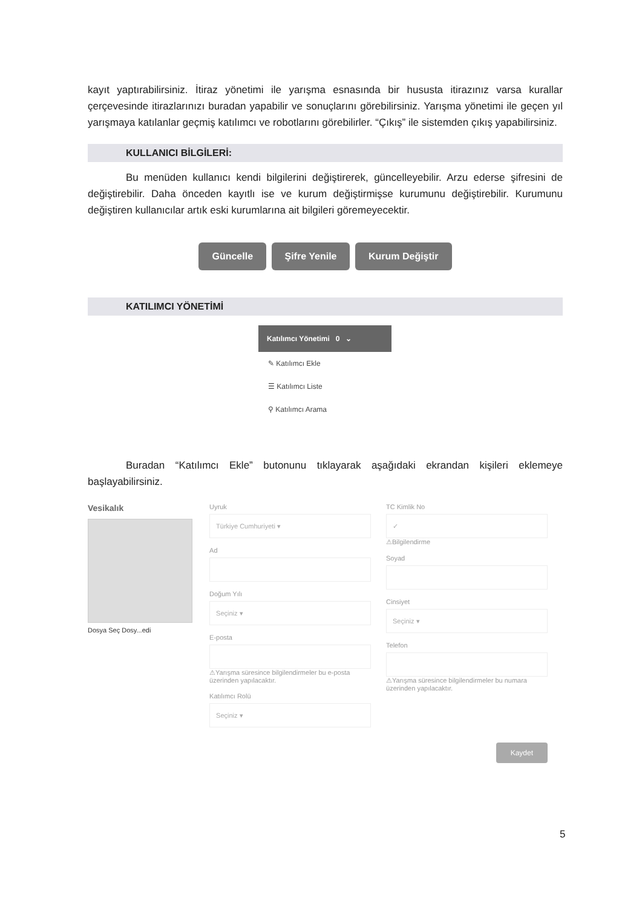kayıt yaptırabilirsiniz. İtiraz yönetimi ile yarışma esnasında bir hususta itirazınız varsa kurallar çerçevesinde itirazlarınızı buradan yapabilir ve sonuçlarını görebilirsiniz. Yarışma yönetimi ile geçen yıl yarışmaya katılanlar geçmiş katılımcı ve robotlarını görebilirler. “Çıkış” ile sistemden çıkış yapabilirsiniz.
KULLANICI BİLGİLERİ:
Bu menüden kullanıcı kendi bilgilerini değiştirerek, güncelleyebilir. Arzu ederse şifresini de değiştirebilir. Daha önceden kayıtlı ise ve kurum değiştirmişse kurumunu değiştirebilir. Kurumunu değiştiren kullanıcılar artık eski kurumlarına ait bilgileri göremeyecektir.
Güncelle Şifre Yenile Kurum Değiştir
KATILIMCI YÖNETİMİ
Katılımcı Yönetimi 0 ⌄
✎ Katılımcı Ekle
☰ Katılımcı Liste
⚲ Katılımcı Arama
Buradan “Katılımcı Ekle” butonunu tıklayarak aşağıdaki ekrandan kişileri eklemeye başlayabilirsiniz.
Vesikalık
Dosya Seç Dosy...edi
Uyruk
Türkiye Cumhuriyeti ▾
Ad
Doğum Yılı
Seçiniz ▾
E-posta
⚠Yarışma süresince bilgilendirmeler bu e-posta üzerinden yapılacaktır.
Katılımcı Rolü
Seçiniz ▾
TC Kimlik No
✓
⚠Bilgilendirme
Soyad
Cinsiyet
Seçiniz ▾
Telefon
⚠Yarışma süresince bilgilendirmeler bu numara üzerinden yapılacaktır.
Kaydet
5